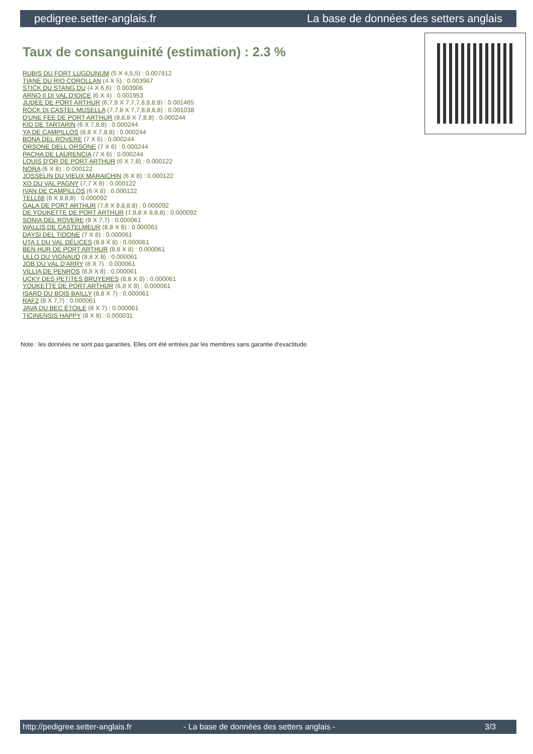pedigree.setter-anglais.fr La base de données des setters anglais
Taux de consanguinité (estimation) : 2.3 %
RUBIS DU FORT LUGDUNUM (5 X 4,5,5) : 0.007812
TIANE DU RIO COROLLAN (4 X 5) : 0.003967
STICK DU STANG DU (4 X 6,6) : 0.003906
ARNO II DI VAL D'IDICE (6 X 4) : 0.001953
JUDEE DE PORT ARTHUR (6,7,8 X 7,7,7,8,8,8,8) : 0.001465
ROCK DI CASTEL MUSELLA (7,7,8 X 7,7,8,8,8,8) : 0.001038
D'UNE FEE DE PORT ARTHUR (8,8,8 X 7,8,8) : 0.000244
KID DE TARTARIN (6 X 7,8,8) : 0.000244
YA DE CAMPILLOS (8,8 X 7,8,8) : 0.000244
BONA DEL ROVERE (7 X 6) : 0.000244
ORSONE DELL ORSONE (7 X 6) : 0.000244
PACHA DE LAURENCIA (7 X 6) : 0.000244
LOUIS D'OR DE PORT ARTHUR (6 X 7,8) : 0.000122
NORA (6 X 8) : 0.000122
JOSSELIN DU VIEUX MARAICHIN (6 X 8) : 0.000122
XO DU VAL PAGNY (7,7 X 8) : 0.000122
IVAN DE CAMPILLOS (6 X 8) : 0.000122
TELL68 (8 X 8,8,8) : 0.000092
GALA DE PORT ARTHUR (7,8 X 8,8,8,8) : 0.000092
DE YOUKETTE DE PORT ARTHUR (7,8,8 X 8,8,8) : 0.000092
SONIA DEL ROVERE (8 X 7,7) : 0.000061
WALLIS DE CASTELMEUR (8,8 X 8) : 0.000061
DAYSI DEL TIDONE (7 X 8) : 0.000061
UTA 1 DU VAL DÉLICES (8,8 X 8) : 0.000061
BEN HUR DE PORT ARTHUR (8,8 X 8) : 0.000061
ULLO DU VIGNAUD (8,8 X 8) : 0.000061
JOB DU VAL D'ARRY (8 X 7) : 0.000061
VILLIA DE PENROS (8,8 X 8) : 0.000061
UCKY DES PETITES BRUYERES (8,8 X 8) : 0.000061
YOUKETTE DE PORT ARTHUR (8,8 X 8) : 0.000061
ISARD DU BOIS BAILLY (8,8 X 7) : 0.000061
RAF2 (8 X 7,7) : 0.000061
JAVA DU BEC ÉTOILE (8 X 7) : 0.000061
TICINENSIS HAPPY (8 X 8) : 0.000031
Note : les données ne sont pas garanties. Elles ont été entrées par les membres sans garantie d'exactitude.
http://pedigree.setter-anglais.fr - La base de données des setters anglais - 3/3